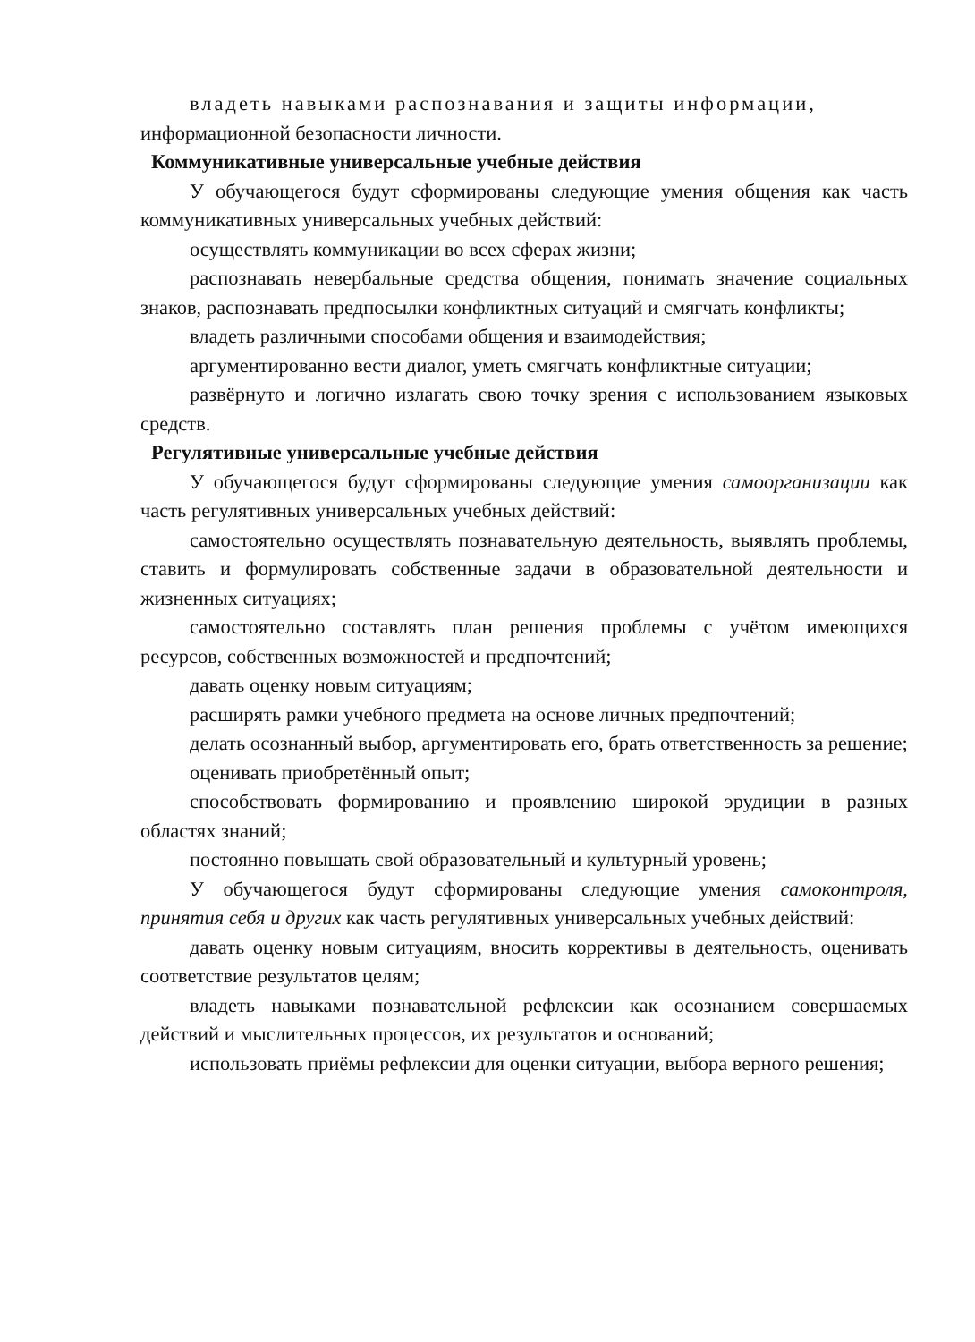владеть навыками распознавания и защиты информации,
информационной безопасности личности.
Коммуникативные универсальные учебные действия
У обучающегося будут сформированы следующие умения общения как часть коммуникативных универсальных учебных действий:
осуществлять коммуникации во всех сферах жизни;
распознавать невербальные средства общения, понимать значение социальных знаков, распознавать предпосылки конфликтных ситуаций и смягчать конфликты;
владеть различными способами общения и взаимодействия;
аргументированно вести диалог, уметь смягчать конфликтные ситуации;
развёрнуто и логично излагать свою точку зрения с использованием языковых средств.
Регулятивные универсальные учебные действия
У обучающегося будут сформированы следующие умения самоорганизации как часть регулятивных универсальных учебных действий:
самостоятельно осуществлять познавательную деятельность, выявлять проблемы, ставить и формулировать собственные задачи в образовательной деятельности и жизненных ситуациях;
самостоятельно составлять план решения проблемы с учётом имеющихся ресурсов, собственных возможностей и предпочтений;
давать оценку новым ситуациям;
расширять рамки учебного предмета на основе личных предпочтений;
делать осознанный выбор, аргументировать его, брать ответственность за решение;
оценивать приобретённый опыт;
способствовать формированию и проявлению широкой эрудиции в разных областях знаний;
постоянно повышать свой образовательный и культурный уровень;
У обучающегося будут сформированы следующие умения самоконтроля, принятия себя и других как часть регулятивных универсальных учебных действий:
давать оценку новым ситуациям, вносить коррективы в деятельность, оценивать соответствие результатов целям;
владеть навыками познавательной рефлексии как осознанием совершаемых действий и мыслительных процессов, их результатов и оснований;
использовать приёмы рефлексии для оценки ситуации, выбора верного решения;